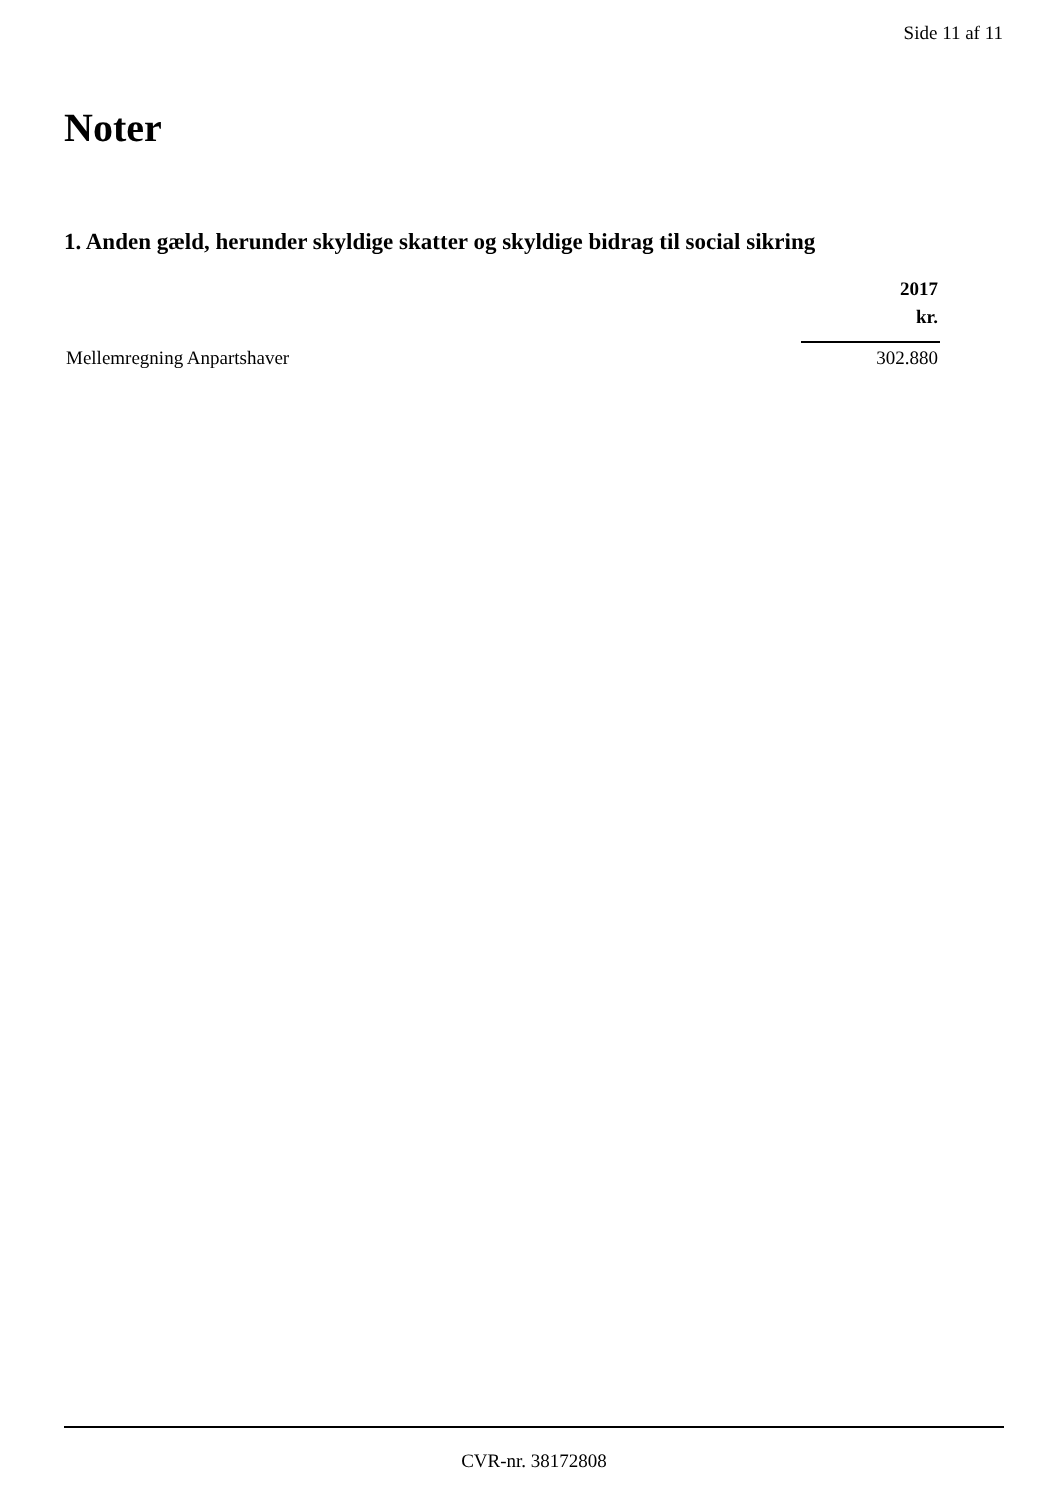Side 11 af 11
Noter
1. Anden gæld, herunder skyldige skatter og skyldige bidrag til social sikring
| | 2017 kr. |
| --- | --- |
| Mellemregning Anpartshaver | 302.880 |
CVR-nr. 38172808